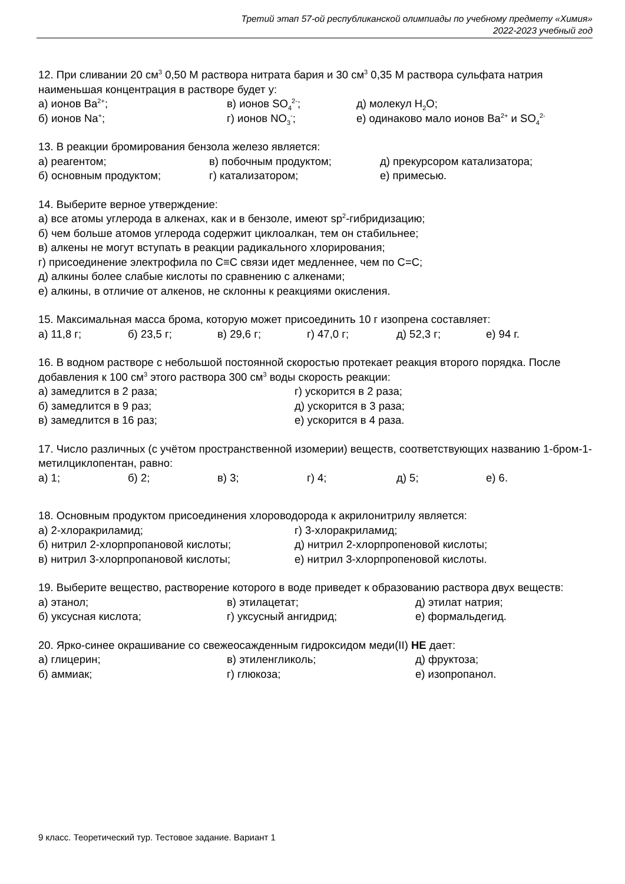Третий этап 57-ой республиканской олимпиады по учебному предмету «Химия»
2022-2023 учебный год
12. При сливании 20 см<sup>3</sup> 0,50 М раствора нитрата бария и 30 см<sup>3</sup> 0,35 М раствора сульфата натрия наименьшая концентрация в растворе будет у:
а) ионов Ba<sup>2+</sup>; в) ионов SO<sub>4</sub><sup>2-</sup>; д) молекул H<sub>2</sub>O;
б) ионов Na<sup>+</sup>; г) ионов NO<sub>3</sub><sup>-</sup>; е) одинаково мало ионов Ba<sup>2+</sup> и SO<sub>4</sub><sup>2-</sup>
13. В реакции бромирования бензола железо является:
а) реагентом; в) побочным продуктом; д) прекурсором катализатора;
б) основным продуктом; г) катализатором; е) примесью.
14. Выберите верное утверждение:
а) все атомы углерода в алкенах, как и в бензоле, имеют sp<sup>2</sup>-гибридизацию;
б) чем больше атомов углерода содержит циклоалкан, тем он стабильнее;
в) алкены не могут вступать в реакции радикального хлорирования;
г) присоединение электрофила по C≡C связи идет медленнее, чем по C=C;
д) алкины более слабые кислоты по сравнению с алкенами;
е) алкины, в отличие от алкенов, не склонны к реакциями окисления.
15. Максимальная масса брома, которую может присоединить 10 г изопрена составляет:
а) 11,8 г; б) 23,5 г; в) 29,6 г; г) 47,0 г; д) 52,3 г; е) 94 г.
16. В водном растворе с небольшой постоянной скоростью протекает реакция второго порядка. После добавления к 100 см<sup>3</sup> этого раствора 300 см<sup>3</sup> воды скорость реакции:
а) замедлится в 2 раза; г) ускорится в 2 раза;
б) замедлится в 9 раз; д) ускорится в 3 раза;
в) замедлится в 16 раз; е) ускорится в 4 раза.
17. Число различных (с учётом пространственной изомерии) веществ, соответствующих названию 1-бром-1-метилциклопентан, равно:
а) 1; б) 2; в) 3; г) 4; д) 5; е) 6.
18. Основным продуктом присоединения хлороводорода к акрилонитрилу является:
а) 2-хлоракриламид; г) 3-хлоракриламид;
б) нитрил 2-хлорпропановой кислоты; д) нитрил 2-хлорпропеновой кислоты;
в) нитрил 3-хлорпропановой кислоты; е) нитрил 3-хлорпропеновой кислоты.
19. Выберите вещество, растворение которого в воде приведет к образованию раствора двух веществ:
а) этанол; в) этилацетат; д) этилат натрия;
б) уксусная кислота; г) уксусный ангидрид; е) формальдегид.
20. Ярко-синее окрашивание со свежеосажденным гидроксидом меди(II) НЕ дает:
а) глицерин; в) этиленгликоль; д) фруктоза;
б) аммиак; г) глюкоза; е) изопропанол.
9 класс. Теоретический тур. Тестовое задание. Вариант 1